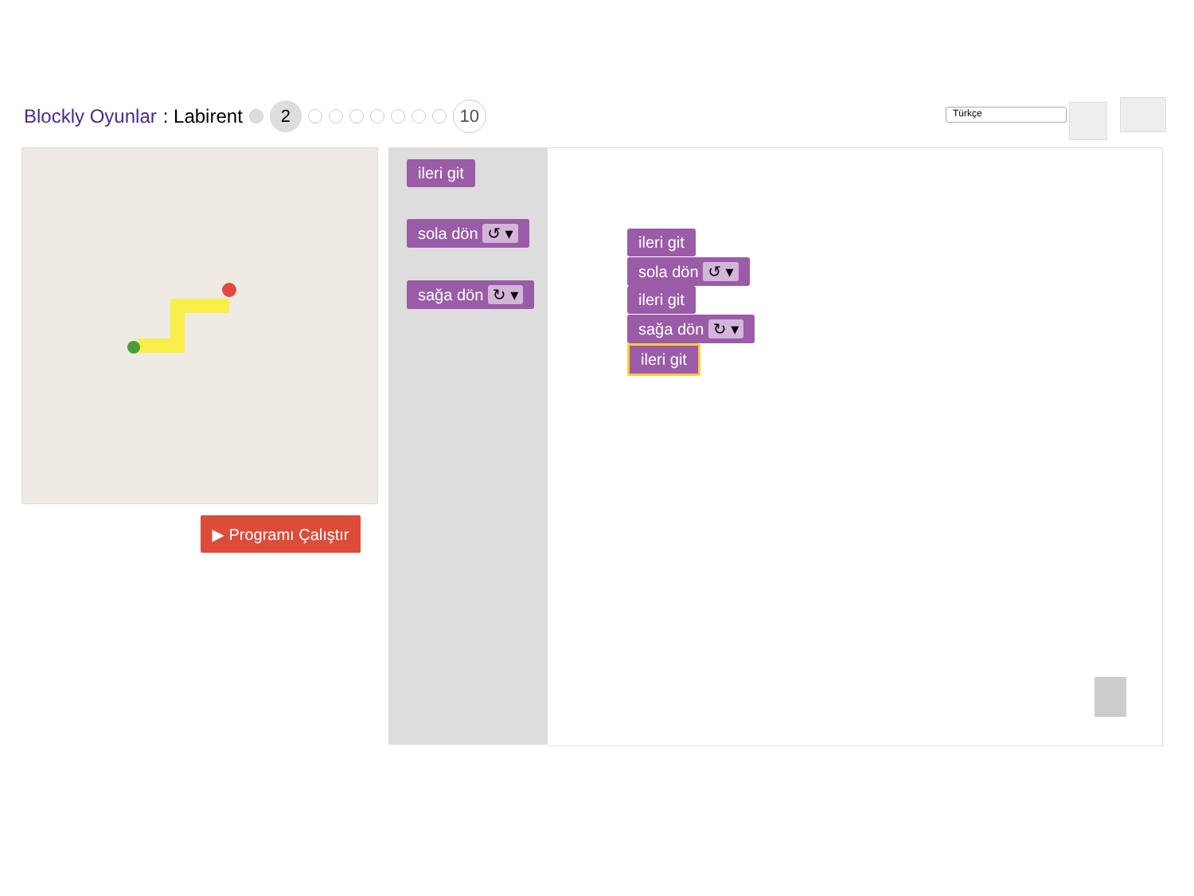Blockly Oyunlar : Labirent 2 10
Türkçe
▶ Programı Çalıştır
ileri git
sola dön ↺ ▾
sağa dön ↻ ▾
ileri git
sola dön ↺ ▾
ileri git
sağa dön ↻ ▾
ileri git